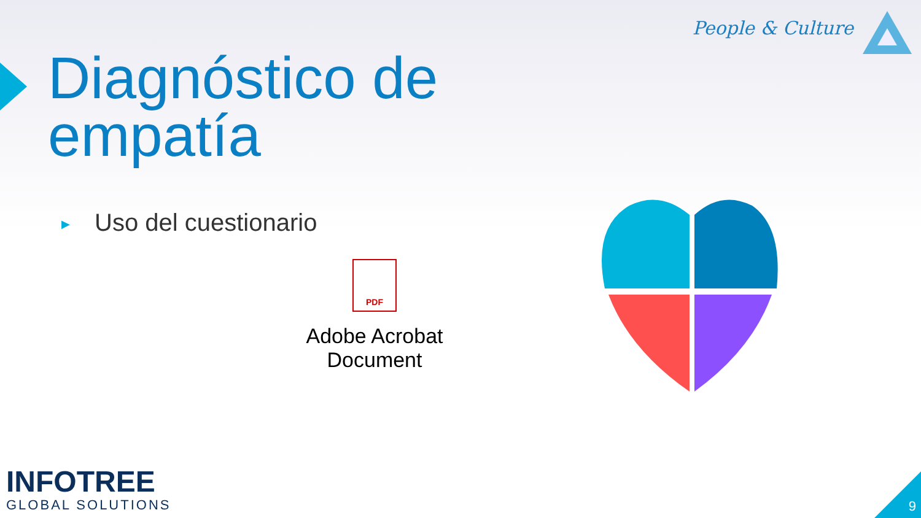People & Culture
Diagnóstico de
empatía
▶ Uso del cuestionario
PDF
Adobe Acrobat Document
INFOTREE
GLOBAL SOLUTIONS
9